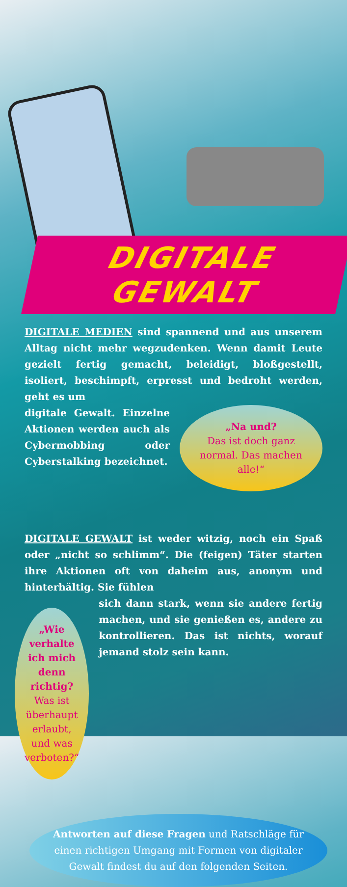DIGITALE GEWALT
DIGITALE MEDIEN sind spannend und aus unserem Alltag nicht mehr wegzudenken. Wenn damit Leute gezielt fertig gemacht, beleidigt, bloßgestellt, isoliert, beschimpft, erpresst und bedroht werden, geht es um
digitale Gewalt. Einzelne Aktionen werden auch als Cybermobbing oder Cyberstalking bezeichnet.
„Na und?
Das ist doch ganz normal. Das machen alle!“
DIGITALE GEWALT ist weder witzig, noch ein Spaß oder „nicht so schlimm“. Die (feigen) Täter starten ihre Aktionen oft von daheim aus, anonym und hinterhältig. Sie fühlen
„Wie verhalte ich mich denn richtig?
Was ist überhaupt erlaubt, und was verboten?“
sich dann stark, wenn sie andere fertig machen, und sie genießen es, andere zu kontrollieren. Das ist nichts, worauf jemand stolz sein kann.
Antworten auf diese Fragen und Ratschläge für einen richtigen Umgang mit Formen von digitaler Gewalt findest du auf den folgenden Seiten.